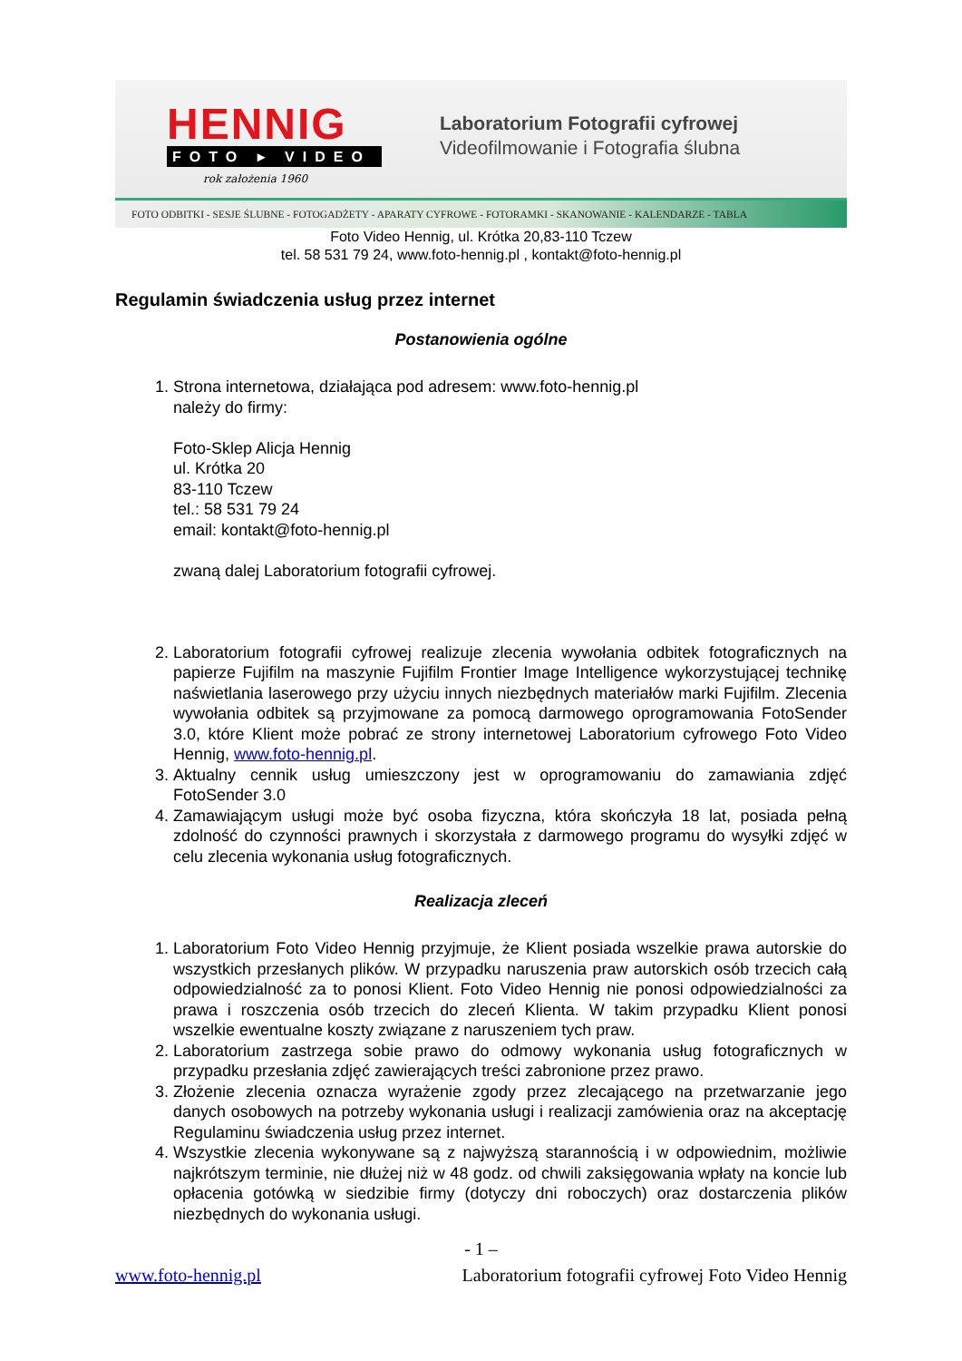HENNIG
FOTO ▸ VIDEO
rok założenia 1960
Laboratorium Fotografii cyfrowej
Videofilmowanie i Fotografia ślubna
FOTO ODBITKI - SESJE ŚLUBNE - FOTOGADŻETY - APARATY CYFROWE - FOTORAMKI - SKANOWANIE - KALENDARZE - TABLA
Foto Video Hennig, ul. Krótka 20,83-110 Tczew
tel. 58 531 79 24, www.foto-hennig.pl , kontakt@foto-hennig.pl
Regulamin świadczenia usług przez internet
Postanowienia ogólne
1. Strona internetowa, działająca pod adresem: www.foto-hennig.pl
należy do firmy:
Foto-Sklep Alicja Hennig
ul. Krótka 20
83-110 Tczew
tel.: 58 531 79 24
email: kontakt@foto-hennig.pl
zwaną dalej Laboratorium fotografii cyfrowej.
2. Laboratorium fotografii cyfrowej realizuje zlecenia wywołania odbitek fotograficznych na papierze Fujifilm na maszynie Fujifilm Frontier Image Intelligence wykorzystującej technikę naświetlania laserowego przy użyciu innych niezbędnych materiałów marki Fujifilm. Zlecenia wywołania odbitek są przyjmowane za pomocą darmowego oprogramowania FotoSender 3.0, które Klient może pobrać ze strony internetowej Laboratorium cyfrowego Foto Video Hennig, www.foto-hennig.pl.
3. Aktualny cennik usług umieszczony jest w oprogramowaniu do zamawiania zdjęć FotoSender 3.0
4. Zamawiającym usługi może być osoba fizyczna, która skończyła 18 lat, posiada pełną zdolność do czynności prawnych i skorzystała z darmowego programu do wysyłki zdjęć w celu zlecenia wykonania usług fotograficznych.
Realizacja zleceń
1. Laboratorium Foto Video Hennig przyjmuje, że Klient posiada wszelkie prawa autorskie do wszystkich przesłanych plików. W przypadku naruszenia praw autorskich osób trzecich całą odpowiedzialność za to ponosi Klient. Foto Video Hennig nie ponosi odpowiedzialności za prawa i roszczenia osób trzecich do zleceń Klienta. W takim przypadku Klient ponosi wszelkie ewentualne koszty związane z naruszeniem tych praw.
2. Laboratorium zastrzega sobie prawo do odmowy wykonania usług fotograficznych w przypadku przesłania zdjęć zawierających treści zabronione przez prawo.
3. Złożenie zlecenia oznacza wyrażenie zgody przez zlecającego na przetwarzanie jego danych osobowych na potrzeby wykonania usługi i realizacji zamówienia oraz na akceptację Regulaminu świadczenia usług przez internet.
4. Wszystkie zlecenia wykonywane są z najwyższą starannością i w odpowiednim, możliwie najkrótszym terminie, nie dłużej niż w 48 godz. od chwili zaksięgowania wpłaty na koncie lub opłacenia gotówką w siedzibie firmy (dotyczy dni roboczych) oraz dostarczenia plików niezbędnych do wykonania usługi.
- 1 –
www.foto-hennig.pl Laboratorium fotografii cyfrowej Foto Video Hennig